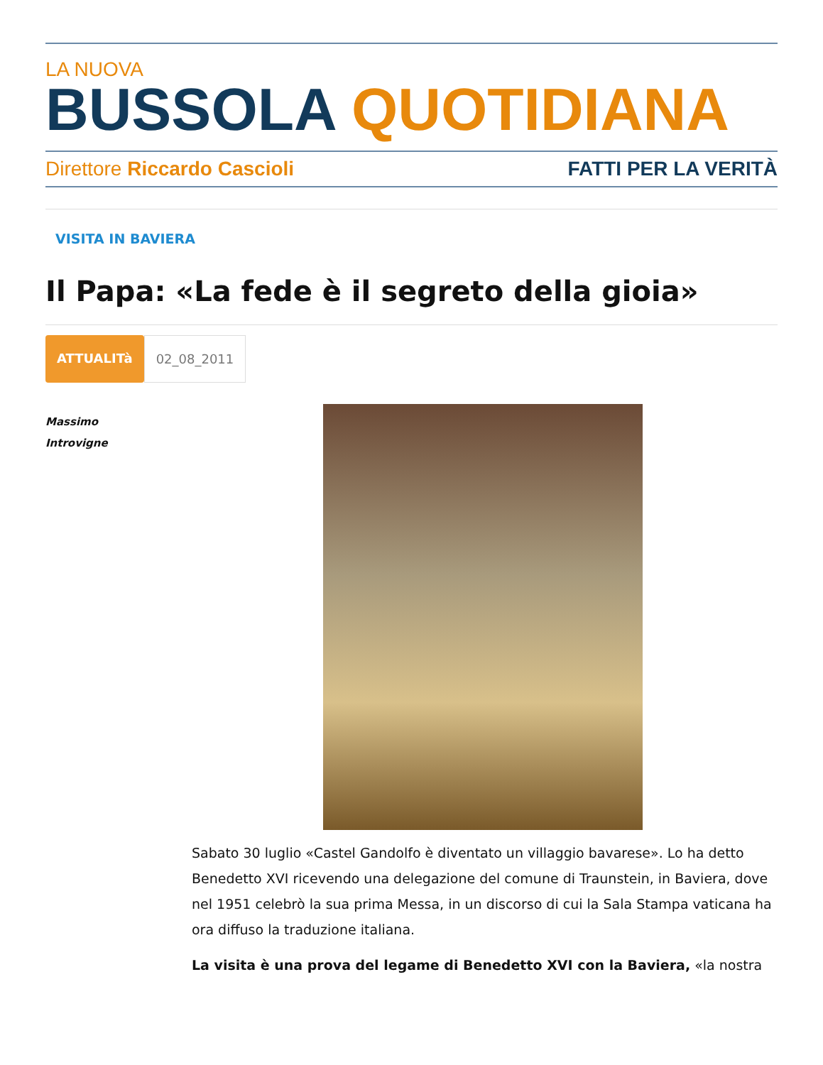LA NUOVA
BUSSOLA QUOTIDIANA
Direttore Riccardo Cascioli FATTI PER LA VERITÀ
VISITA IN BAVIERA
Il Papa: «La fede è il segreto della gioia»
ATTUALITà 02_08_2011
Massimo Introvigne
Sabato 30 luglio «Castel Gandolfo è diventato un villaggio bavarese». Lo ha detto Benedetto XVI ricevendo una delegazione del comune di Traunstein, in Baviera, dove nel 1951 celebrò la sua prima Messa, in un discorso di cui la Sala Stampa vaticana ha ora diffuso la traduzione italiana.
La visita è una prova del legame di Benedetto XVI con la Baviera, «la nostra